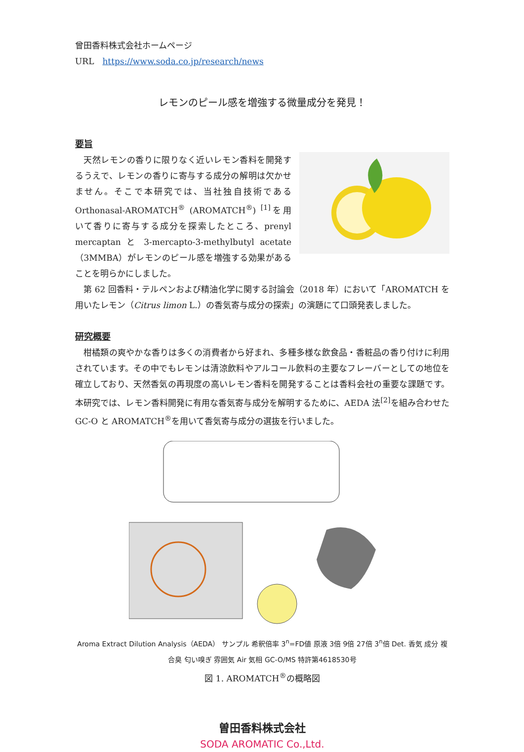曾田香料株式会社ホームページ
URL　https://www.soda.co.jp/research/news
レモンのピール感を増強する微量成分を発見！
要旨
天然レモンの香りに限りなく近いレモン香料を開発するうえで、レモンの香りに寄与する成分の解明は欠かせません。そこで本研究では、当社独自技術である Orthonasal-AROMATCH<sup>®</sup> (AROMATCH<sup>®</sup>) <sup>[1]</sup>を用いて香りに寄与する成分を探索したところ、prenyl mercaptan と 3-mercapto-3-methylbutyl acetate（3MMBA）がレモンのピール感を増強する効果があることを明らかにしました。
第 62 回香料・テルペンおよび精油化学に関する討論会（2018 年）において「AROMATCH を用いたレモン（Citrus limon L.）の香気寄与成分の探索」の演題にて口頭発表しました。
研究概要
柑橘類の爽やかな香りは多くの消費者から好まれ、多種多様な飲食品・香粧品の香り付けに利用されています。その中でもレモンは清涼飲料やアルコール飲料の主要なフレーバーとしての地位を確立しており、天然香気の再現度の高いレモン香料を開発することは香料会社の重要な課題です。本研究では、レモン香料開発に有用な香気寄与成分を解明するために、AEDA 法<sup>[2]</sup>を組み合わせた GC-O と AROMATCH<sup>®</sup>を用いて香気寄与成分の選抜を行いました。
Aroma Extract Dilution Analysis（AEDA） サンプル 希釈倍率 3<sup>n</sup>=FD値 原液 3倍 9倍 27倍 3<sup>n</sup>倍 Det. 香気 成分 複合臭 匂い嗅ぎ 雰囲気 Air 気相 GC-O/MS 特許第4618530号
図 1. AROMATCH<sup>®</sup>の概略図
曽田香料株式会社
SODA AROMATIC Co.,Ltd.